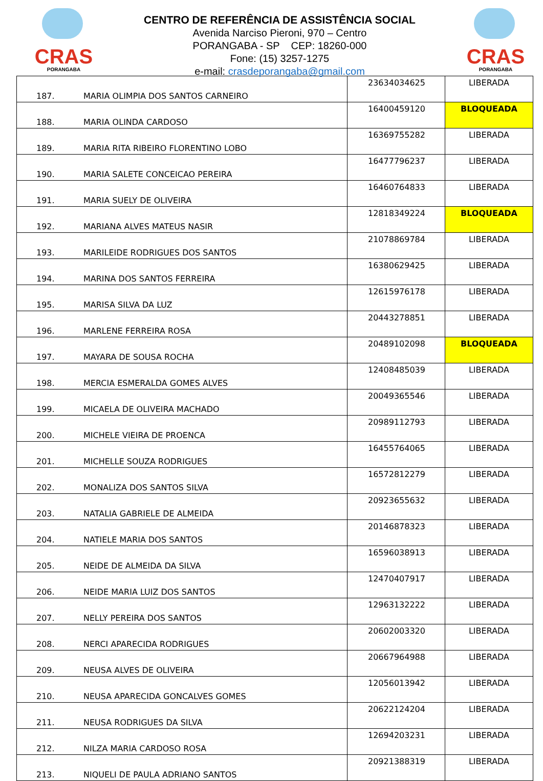CRAS
PORANGABA
CENTRO DE REFERÊNCIA DE ASSISTÊNCIA SOCIAL
Avenida Narciso Pieroni, 970 – Centro
PORANGABA - SP CEP: 18260-000
Fone: (15) 3257-1275
e-mail: crasdeporangaba@gmail.com
CRAS
PORANGABA
| 187. | MARIA OLIMPIA DOS SANTOS CARNEIRO | 23634034625 | LIBERADA |
| 188. | MARIA OLINDA CARDOSO | 16400459120 | BLOQUEADA |
| 189. | MARIA RITA RIBEIRO FLORENTINO LOBO | 16369755282 | LIBERADA |
| 190. | MARIA SALETE CONCEICAO PEREIRA | 16477796237 | LIBERADA |
| 191. | MARIA SUELY DE OLIVEIRA | 16460764833 | LIBERADA |
| 192. | MARIANA ALVES MATEUS NASIR | 12818349224 | BLOQUEADA |
| 193. | MARILEIDE RODRIGUES DOS SANTOS | 21078869784 | LIBERADA |
| 194. | MARINA DOS SANTOS FERREIRA | 16380629425 | LIBERADA |
| 195. | MARISA SILVA DA LUZ | 12615976178 | LIBERADA |
| 196. | MARLENE FERREIRA ROSA | 20443278851 | LIBERADA |
| 197. | MAYARA DE SOUSA ROCHA | 20489102098 | BLOQUEADA |
| 198. | MERCIA ESMERALDA GOMES ALVES | 12408485039 | LIBERADA |
| 199. | MICAELA DE OLIVEIRA MACHADO | 20049365546 | LIBERADA |
| 200. | MICHELE VIEIRA DE PROENCA | 20989112793 | LIBERADA |
| 201. | MICHELLE SOUZA RODRIGUES | 16455764065 | LIBERADA |
| 202. | MONALIZA DOS SANTOS SILVA | 16572812279 | LIBERADA |
| 203. | NATALIA GABRIELE DE ALMEIDA | 20923655632 | LIBERADA |
| 204. | NATIELE MARIA DOS SANTOS | 20146878323 | LIBERADA |
| 205. | NEIDE DE ALMEIDA DA SILVA | 16596038913 | LIBERADA |
| 206. | NEIDE MARIA LUIZ DOS SANTOS | 12470407917 | LIBERADA |
| 207. | NELLY PEREIRA DOS SANTOS | 12963132222 | LIBERADA |
| 208. | NERCI APARECIDA RODRIGUES | 20602003320 | LIBERADA |
| 209. | NEUSA ALVES DE OLIVEIRA | 20667964988 | LIBERADA |
| 210. | NEUSA APARECIDA GONCALVES GOMES | 12056013942 | LIBERADA |
| 211. | NEUSA RODRIGUES DA SILVA | 20622124204 | LIBERADA |
| 212. | NILZA MARIA CARDOSO ROSA | 12694203231 | LIBERADA |
| 213. | NIQUELI DE PAULA ADRIANO SANTOS | 20921388319 | LIBERADA |